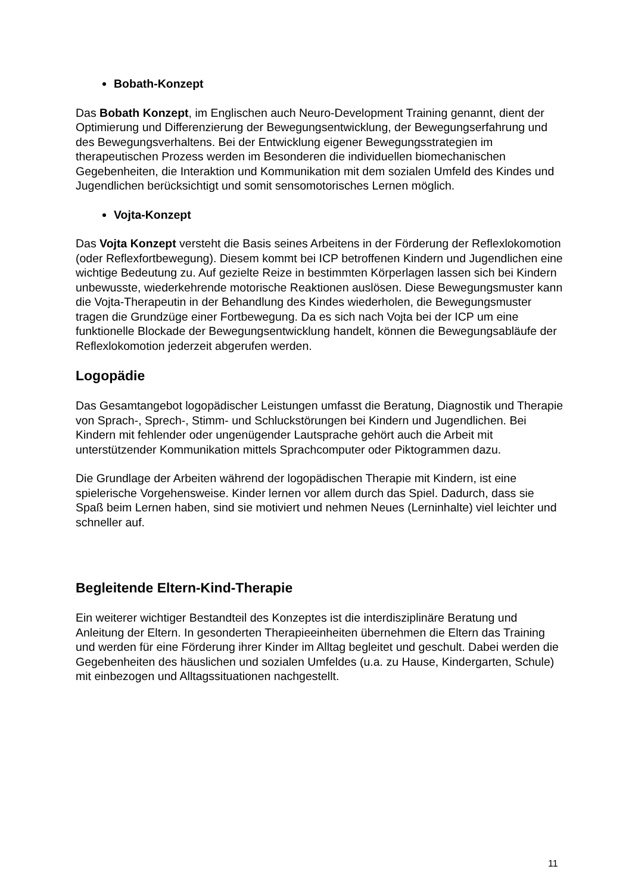Bobath-Konzept
Das Bobath Konzept, im Englischen auch Neuro-Development Training genannt, dient der Optimierung und Differenzierung der Bewegungsentwicklung, der Bewegungserfahrung und des Bewegungsverhaltens. Bei der Entwicklung eigener Bewegungsstrategien im therapeutischen Prozess werden im Besonderen die individuellen biomechanischen Gegebenheiten, die Interaktion und Kommunikation mit dem sozialen Umfeld des Kindes und Jugendlichen berücksichtigt und somit sensomotorisches Lernen möglich.
Vojta-Konzept
Das Vojta Konzept versteht die Basis seines Arbeitens in der Förderung der Reflexlokomotion (oder Reflexfortbewegung). Diesem kommt bei ICP betroffenen Kindern und Jugendlichen eine wichtige Bedeutung zu. Auf gezielte Reize in bestimmten Körperlagen lassen sich bei Kindern unbewusste, wiederkehrende motorische Reaktionen auslösen. Diese Bewegungsmuster kann die Vojta-Therapeutin in der Behandlung des Kindes wiederholen, die Bewegungsmuster tragen die Grundzüge einer Fortbewegung. Da es sich nach Vojta bei der ICP um eine funktionelle Blockade der Bewegungsentwicklung handelt, können die Bewegungsabläufe der Reflexlokomotion jederzeit abgerufen werden.
Logopädie
Das Gesamtangebot logopädischer Leistungen umfasst die Beratung, Diagnostik und Therapie von Sprach-, Sprech-, Stimm- und Schluckstörungen bei Kindern und Jugendlichen. Bei Kindern mit fehlender oder ungenügender Lautsprache gehört auch die Arbeit mit unterstützender Kommunikation mittels Sprachcomputer oder Piktogrammen dazu.
Die Grundlage der Arbeiten während der logopädischen Therapie mit Kindern, ist eine spielerische Vorgehensweise. Kinder lernen vor allem durch das Spiel. Dadurch, dass sie Spaß beim Lernen haben, sind sie motiviert und nehmen Neues (Lerninhalte) viel leichter und schneller auf.
Begleitende Eltern-Kind-Therapie
Ein weiterer wichtiger Bestandteil des Konzeptes ist die interdisziplinäre Beratung und Anleitung der Eltern. In gesonderten Therapieeinheiten übernehmen die Eltern das Training und werden für eine Förderung ihrer Kinder im Alltag begleitet und geschult. Dabei werden die Gegebenheiten des häuslichen und sozialen Umfeldes (u.a. zu Hause, Kindergarten, Schule) mit einbezogen und Alltagssituationen nachgestellt.
11